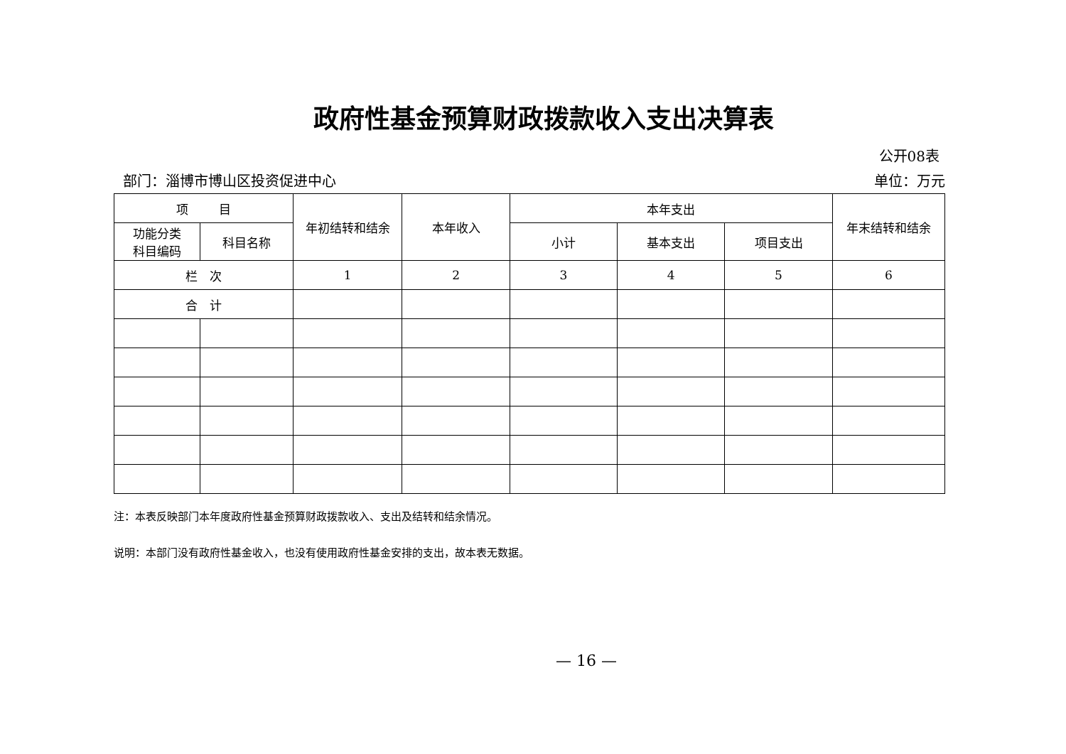政府性基金预算财政拨款收入支出决算表
公开08表
部门：淄博市博山区投资促进中心 单位：万元
| 项 目 | | 年初结转和结余 | 本年收入 | 本年支出 | | | 年末结转和结余 |
| --- | --- | --- | --- | --- | --- | --- | --- |
| 功能分类 科目编码 | 科目名称 | | | 小计 | 基本支出 | 项目支出 | |
| 栏 次 | | 1 | 2 | 3 | 4 | 5 | 6 |
| 合 计 | | | | | | | |
注：本表反映部门本年度政府性基金预算财政拨款收入、支出及结转和结余情况。
说明：本部门没有政府性基金收入，也没有使用政府性基金安排的支出，故本表无数据。
— 16 —